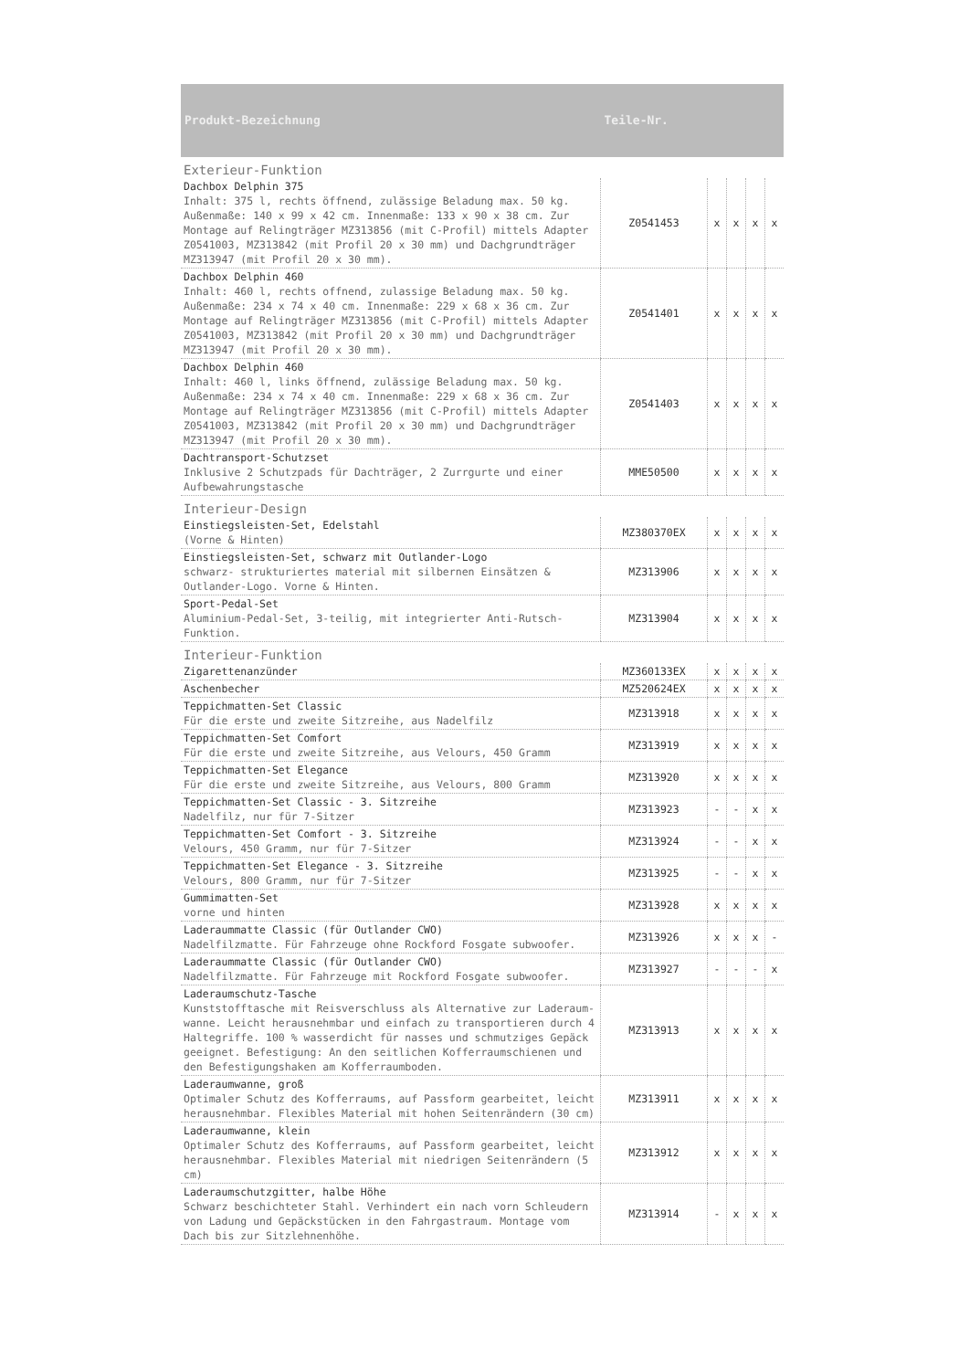| Produkt-Bezeichnung | Teile-Nr. | | | | |
| --- | --- | --- | --- | --- | --- |
| Exterieur-Funktion | | | | | |
| Dachbox Delphin 375 Inhalt: 375 l, rechts öffnend, zulässige Beladung max. 50 kg. Außenmaße: 140 x 99 x 42 cm. Innenmaße: 133 x 90 x 38 cm. Zur Montage auf Relingträger MZ313856 (mit C-Profil) mittels Adapter Z0541003, MZ313842 (mit Profil 20 x 30 mm) und Dachgrundträger MZ313947 (mit Profil 20 x 30 mm). | Z0541453 | x | x | x | x |
| Dachbox Delphin 460 Inhalt: 460 l, rechts offnend, zulassige Beladung max. 50 kg. Außenmaße: 234 x 74 x 40 cm. Innenmaße: 229 x 68 x 36 cm. Zur Montage auf Relingträger MZ313856 (mit C-Profil) mittels Adapter Z0541003, MZ313842 (mit Profil 20 x 30 mm) und Dachgrundträger MZ313947 (mit Profil 20 x 30 mm). | Z0541401 | x | x | x | x |
| Dachbox Delphin 460 Inhalt: 460 l, links öffnend, zulässige Beladung max. 50 kg. Außenmaße: 234 x 74 x 40 cm. Innenmaße: 229 x 68 x 36 cm. Zur Montage auf Relingträger MZ313856 (mit C-Profil) mittels Adapter Z0541003, MZ313842 (mit Profil 20 x 30 mm) und Dachgrundträger MZ313947 (mit Profil 20 x 30 mm). | Z0541403 | x | x | x | x |
| Dachtransport-Schutzset Inklusive 2 Schutzpads für Dachträger, 2 Zurrgurte und einer Aufbewahrungstasche | MME50500 | x | x | x | x |
| Interieur-Design | | | | | |
| Einstiegsleisten-Set, Edelstahl (Vorne & Hinten) | MZ380370EX | x | x | x | x |
| Einstiegsleisten-Set, schwarz mit Outlander-Logo schwarz- strukturiertes material mit silbernen Einsätzen & Outlander-Logo. Vorne & Hinten. | MZ313906 | x | x | x | x |
| Sport-Pedal-Set Aluminium-Pedal-Set, 3-teilig, mit integrierter Anti-Rutsch-Funktion. | MZ313904 | x | x | x | x |
| Interieur-Funktion | | | | | |
| Zigarettenanzünder | MZ360133EX | x | x | x | x |
| Aschenbecher | MZ520624EX | x | x | x | x |
| Teppichmatten-Set Classic Für die erste und zweite Sitzreihe, aus Nadelfilz | MZ313918 | x | x | x | x |
| Teppichmatten-Set Comfort Für die erste und zweite Sitzreihe, aus Velours, 450 Gramm | MZ313919 | x | x | x | x |
| Teppichmatten-Set Elegance Für die erste und zweite Sitzreihe, aus Velours, 800 Gramm | MZ313920 | x | x | x | x |
| Teppichmatten-Set Classic - 3. Sitzreihe Nadelfilz, nur für 7-Sitzer | MZ313923 | - | - | x | x |
| Teppichmatten-Set Comfort - 3. Sitzreihe Velours, 450 Gramm, nur für 7-Sitzer | MZ313924 | - | - | x | x |
| Teppichmatten-Set Elegance - 3. Sitzreihe Velours, 800 Gramm, nur für 7-Sitzer | MZ313925 | - | - | x | x |
| Gummimatten-Set vorne und hinten | MZ313928 | x | x | x | x |
| Laderaummatte Classic (für Outlander CWO) Nadelfilzmatte. Für Fahrzeuge ohne Rockford Fosgate subwoofer. | MZ313926 | x | x | x | - |
| Laderaummatte Classic (für Outlander CWO) Nadelfilzmatte. Für Fahrzeuge mit Rockford Fosgate subwoofer. | MZ313927 | - | - | - | x |
| Laderaumschutz-Tasche Kunststofftasche mit Reisverschluss als Alternative zur Laderaum-wanne. Leicht herausnehmbar und einfach zu transportieren durch 4 Haltegriffe. 100 % wasserdicht für nasses und schmutziges Gepäck geeignet. Befestigung: An den seitlichen Kofferraumschienen und den Befestigungshaken am Kofferraumboden. | MZ313913 | x | x | x | x |
| Laderaumwanne, groß Optimaler Schutz des Kofferraums, auf Passform gearbeitet, leicht herausnehmbar. Flexibles Material mit hohen Seitenrändern (30 cm) | MZ313911 | x | x | x | x |
| Laderaumwanne, klein Optimaler Schutz des Kofferraums, auf Passform gearbeitet, leicht herausnehmbar. Flexibles Material mit niedrigen Seitenrändern (5 cm) | MZ313912 | x | x | x | x |
| Laderaumschutzgitter, halbe Höhe Schwarz beschichteter Stahl. Verhindert ein nach vorn Schleudern von Ladung und Gepäckstücken in den Fahrgastraum. Montage vom Dach bis zur Sitzlehnenhöhe. | MZ313914 | - | x | x | x |